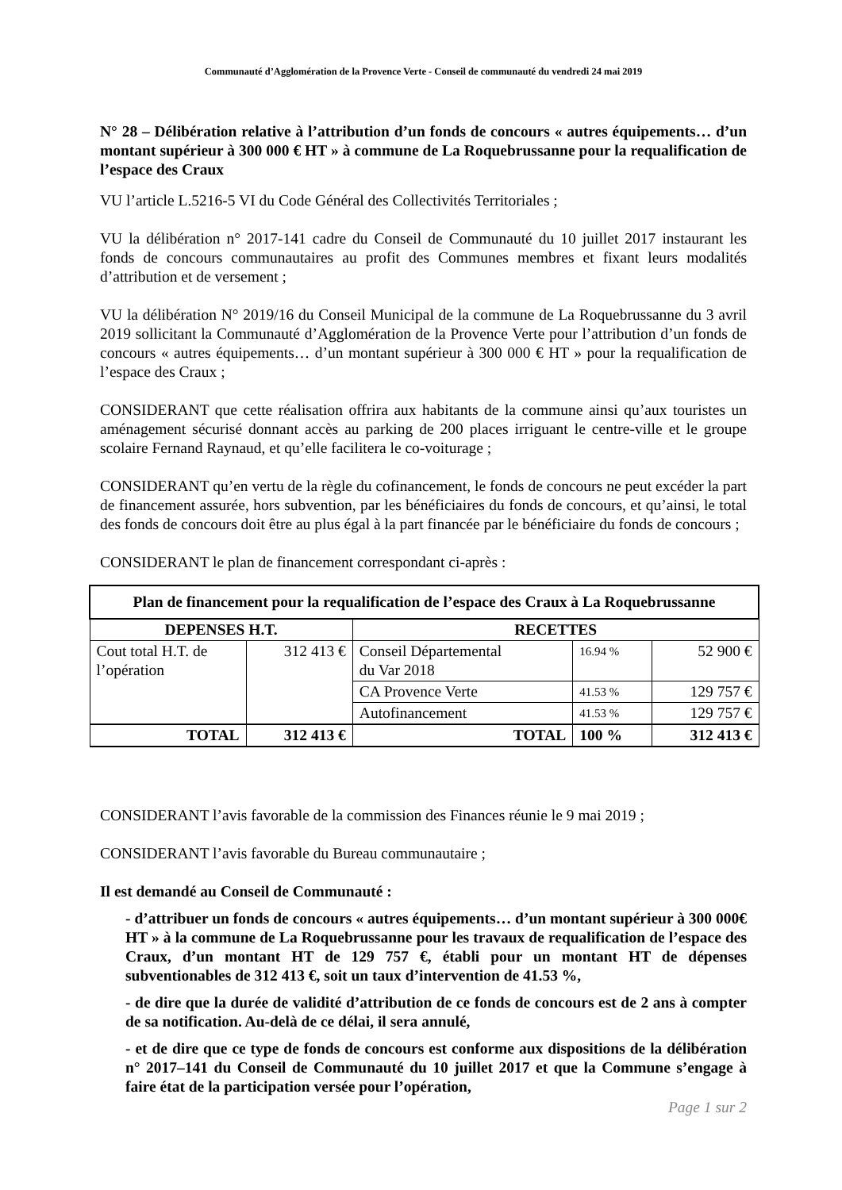Communauté d’Agglomération de la Provence Verte - Conseil de communauté du vendredi 24 mai 2019
N° 28 – Délibération relative à l’attribution d’un fonds de concours « autres équipements… d’un montant supérieur à 300 000 € HT » à commune de La Roquebrussanne pour la requalification de l’espace des Craux
VU l’article L.5216-5 VI du Code Général des Collectivités Territoriales ;
VU la délibération n° 2017-141 cadre du Conseil de Communauté du 10 juillet 2017 instaurant les fonds de concours communautaires au profit des Communes membres et fixant leurs modalités d’attribution et de versement ;
VU la délibération N° 2019/16 du Conseil Municipal de la commune de La Roquebrussanne du 3 avril 2019 sollicitant la Communauté d’Agglomération de la Provence Verte pour l’attribution d’un fonds de concours « autres équipements… d’un montant supérieur à 300 000 € HT » pour la requalification de l’espace des Craux ;
CONSIDERANT que cette réalisation offrira aux habitants de la commune ainsi qu’aux touristes un aménagement sécurisé donnant accès au parking de 200 places irriguant le centre-ville et le groupe scolaire Fernand Raynaud, et qu’elle facilitera le co-voiturage ;
CONSIDERANT qu’en vertu de la règle du cofinancement, le fonds de concours ne peut excéder la part de financement assurée, hors subvention, par les bénéficiaires du fonds de concours, et qu’ainsi, le total des fonds de concours doit être au plus égal à la part financée par le bénéficiaire du fonds de concours ;
CONSIDERANT le plan de financement correspondant ci-après :
| Plan de financement pour la requalification de l’espace des Craux à La Roquebrussanne | | | | |
| --- | --- | --- | --- | --- |
| DEPENSES H.T. | | RECETTES | | |
| Cout total H.T. de l’opération | 312 413 € | Conseil Départemental du Var 2018 | 16.94 % | 52 900 € |
| | | CA Provence Verte | 41.53 % | 129 757 € |
| | | Autofinancement | 41.53 % | 129 757 € |
| TOTAL | 312 413 € | TOTAL | 100 % | 312 413 € |
CONSIDERANT l’avis favorable de la commission des Finances réunie le 9 mai 2019 ;
CONSIDERANT l’avis favorable du Bureau communautaire ;
Il est demandé au Conseil de Communauté :
- d’attribuer un fonds de concours « autres équipements… d’un montant supérieur à 300 000€ HT » à la commune de La Roquebrussanne pour les travaux de requalification de l’espace des Craux, d’un montant HT de 129 757 €, établi pour un montant HT de dépenses subventionables de 312 413 €, soit un taux d’intervention de 41.53 %,
- de dire que la durée de validité d’attribution de ce fonds de concours est de 2 ans à compter de sa notification. Au-delà de ce délai, il sera annulé,
- et de dire que ce type de fonds de concours est conforme aux dispositions de la délibération n° 2017–141 du Conseil de Communauté du 10 juillet 2017 et que la Commune s’engage à faire état de la participation versée pour l’opération,
Page 1 sur 2